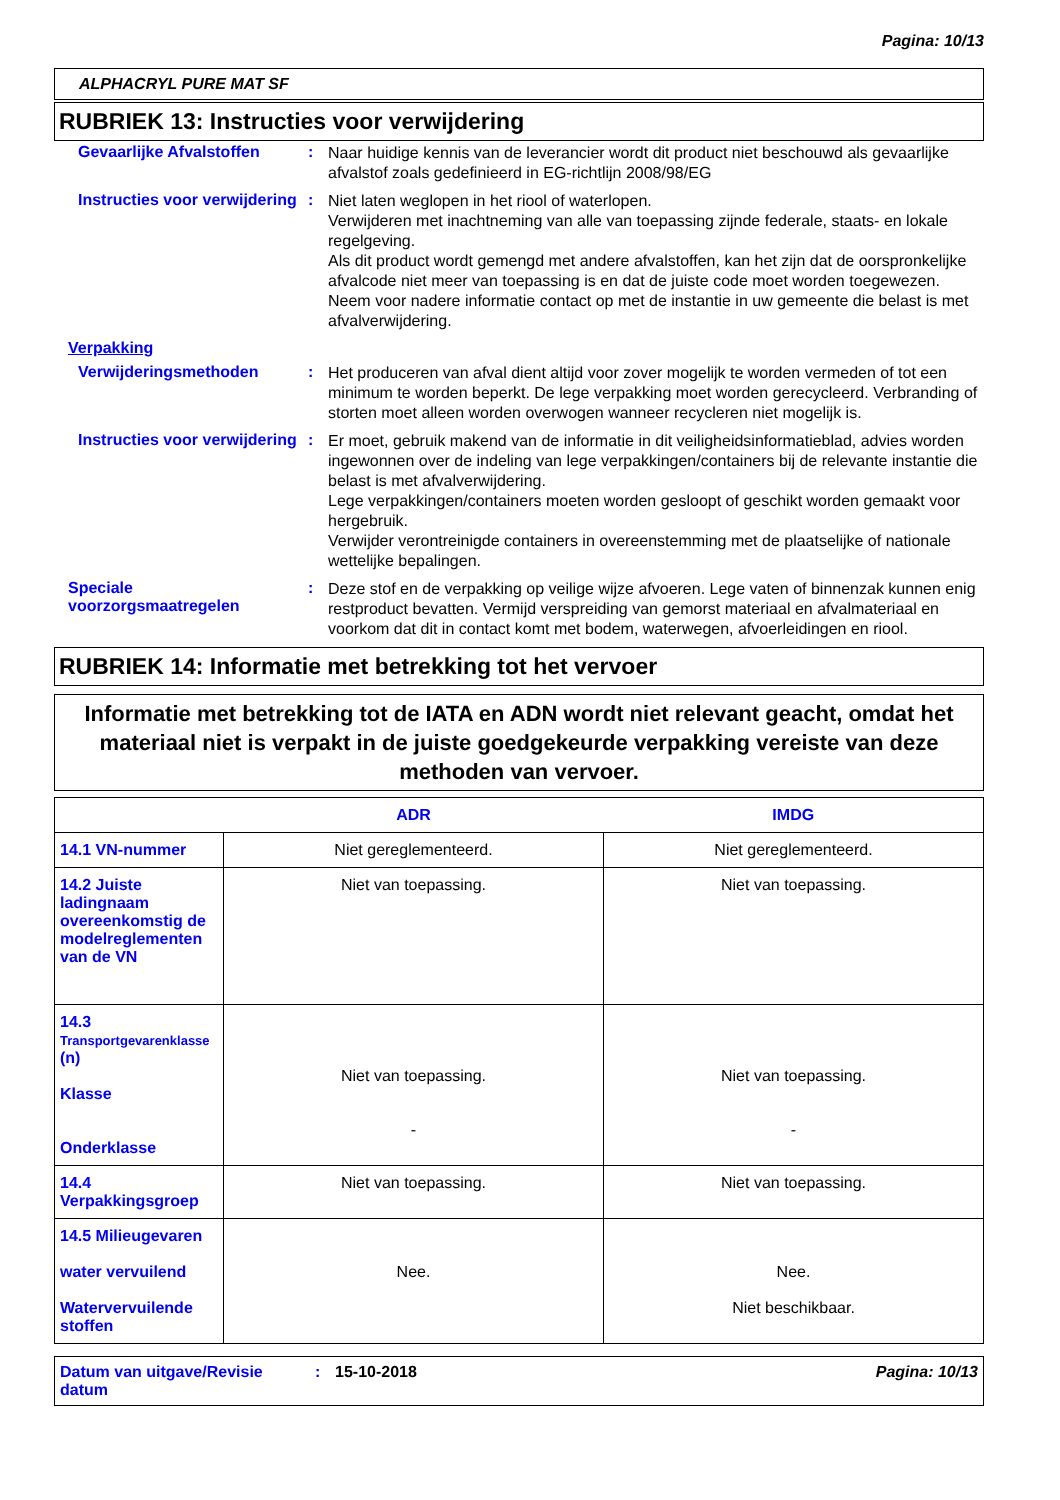Pagina: 10/13
ALPHACRYL PURE MAT SF
RUBRIEK 13: Instructies voor verwijdering
Gevaarlijke Afvalstoffen
:
Naar huidige kennis van de leverancier wordt dit product niet beschouwd als gevaarlijke afvalstof zoals gedefinieerd in EG-richtlijn 2008/98/EG
Instructies voor verwijdering
:
Niet laten weglopen in het riool of waterlopen.
Verwijderen met inachtneming van alle van toepassing zijnde federale, staats- en lokale regelgeving.
Als dit product wordt gemengd met andere afvalstoffen, kan het zijn dat de oorspronkelijke afvalcode niet meer van toepassing is en dat de juiste code moet worden toegewezen.
Neem voor nadere informatie contact op met de instantie in uw gemeente die belast is met afvalverwijdering.
Verpakking
Verwijderingsmethoden :
Het produceren van afval dient altijd voor zover mogelijk te worden vermeden of tot een minimum te worden beperkt. De lege verpakking moet worden gerecycleerd. Verbranding of storten moet alleen worden overwogen wanneer recycleren niet mogelijk is.
Instructies voor verwijdering
:
Er moet, gebruik makend van de informatie in dit veiligheidsinformatieblad, advies worden ingewonnen over de indeling van lege verpakkingen/containers bij de relevante instantie die belast is met afvalverwijdering.
Lege verpakkingen/containers moeten worden gesloopt of geschikt worden gemaakt voor hergebruik.
Verwijder verontreinigde containers in overeenstemming met de plaatselijke of nationale wettelijke bepalingen.
Speciale voorzorgsmaatregelen
:
Deze stof en de verpakking op veilige wijze afvoeren. Lege vaten of binnenzak kunnen enig restproduct bevatten. Vermijd verspreiding van gemorst materiaal en afvalmateriaal en voorkom dat dit in contact komt met bodem, waterwegen, afvoerleidingen en riool.
RUBRIEK 14: Informatie met betrekking tot het vervoer
Informatie met betrekking tot de IATA en ADN wordt niet relevant geacht, omdat het materiaal niet is verpakt in de juiste goedgekeurde verpakking vereiste van deze methoden van vervoer.
| | ADR | IMDG |
| --- | --- | --- |
| 14.1 VN-nummer | Niet gereglementeerd. | Niet gereglementeerd. |
| 14.2 Juiste ladingnaam overeenkomstig de modelreglementen van de VN | Niet van toepassing. | Niet van toepassing. |
| 14.3 Transportgevarenklasse (n) Klasse Onderklasse | Niet van toepassing. - | Niet van toepassing. - |
| 14.4 Verpakkingsgroep | Niet van toepassing. | Niet van toepassing. |
| 14.5 Milieugevaren water vervuilend Watervervuilende stoffen | Nee. | Nee. Niet beschikbaar. |
Datum van uitgave/Revisie datum
: 15-10-2018 Pagina: 10/13